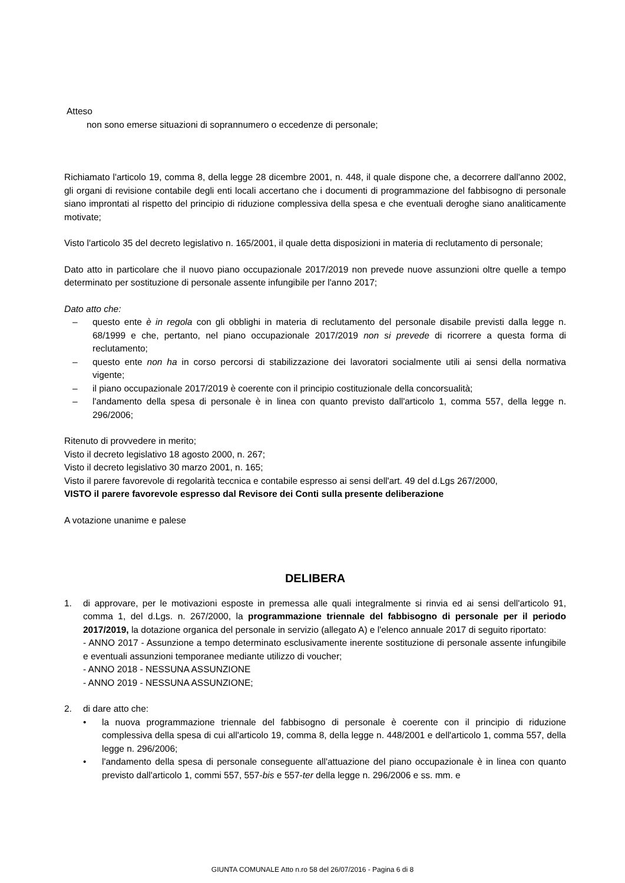Atteso
non sono emerse situazioni di soprannumero o eccedenze di personale;
Richiamato l'articolo 19, comma 8, della legge 28 dicembre 2001, n. 448, il quale dispone che, a decorrere dall'anno 2002, gli organi di revisione contabile degli enti locali accertano che i documenti di programmazione del fabbisogno di personale siano improntati al rispetto del principio di riduzione complessiva della spesa e che eventuali deroghe siano analiticamente motivate;
Visto l'articolo 35 del decreto legislativo n. 165/2001, il quale detta disposizioni in materia di reclutamento di personale;
Dato atto in particolare che il nuovo piano occupazionale 2017/2019 non prevede nuove assunzioni oltre quelle a tempo determinato per sostituzione di personale assente infungibile per l'anno 2017;
Dato atto che:
– questo ente è in regola con gli obblighi in materia di reclutamento del personale disabile previsti dalla legge n. 68/1999 e che, pertanto, nel piano occupazionale 2017/2019 non si prevede di ricorrere a questa forma di reclutamento;
– questo ente non ha in corso percorsi di stabilizzazione dei lavoratori socialmente utili ai sensi della normativa vigente;
– il piano occupazionale 2017/2019 è coerente con il principio costituzionale della concorsualità;
– l'andamento della spesa di personale è in linea con quanto previsto dall'articolo 1, comma 557, della legge n. 296/2006;
Ritenuto di provvedere in merito;
Visto il decreto legislativo 18 agosto 2000, n. 267;
Visto il decreto legislativo 30 marzo 2001, n. 165;
Visto il parere favorevole di regolarità teccnica e contabile espresso ai sensi dell'art. 49 del d.Lgs 267/2000,
VISTO il parere favorevole espresso dal Revisore dei Conti sulla presente deliberazione
A votazione unanime e palese
DELIBERA
1. di approvare, per le motivazioni esposte in premessa alle quali integralmente si rinvia ed ai sensi dell'articolo 91, comma 1, del d.Lgs. n. 267/2000, la programmazione triennale del fabbisogno di personale per il periodo 2017/2019, la dotazione organica del personale in servizio (allegato A) e l'elenco annuale 2017 di seguito riportato:
- ANNO 2017 - Assunzione a tempo determinato esclusivamente inerente sostituzione di personale assente infungibile e eventuali assunzioni temporanee mediante utilizzo di voucher;
- ANNO 2018 - NESSUNA ASSUNZIONE
- ANNO 2019 - NESSUNA ASSUNZIONE;
2. di dare atto che:
• la nuova programmazione triennale del fabbisogno di personale è coerente con il principio di riduzione complessiva della spesa di cui all'articolo 19, comma 8, della legge n. 448/2001 e dell'articolo 1, comma 557, della legge n. 296/2006;
• l'andamento della spesa di personale conseguente all'attuazione del piano occupazionale è in linea con quanto previsto dall'articolo 1, commi 557, 557-bis e 557-ter della legge n. 296/2006 e ss. mm. e
GIUNTA COMUNALE Atto n.ro 58 del 26/07/2016 - Pagina 6 di 8